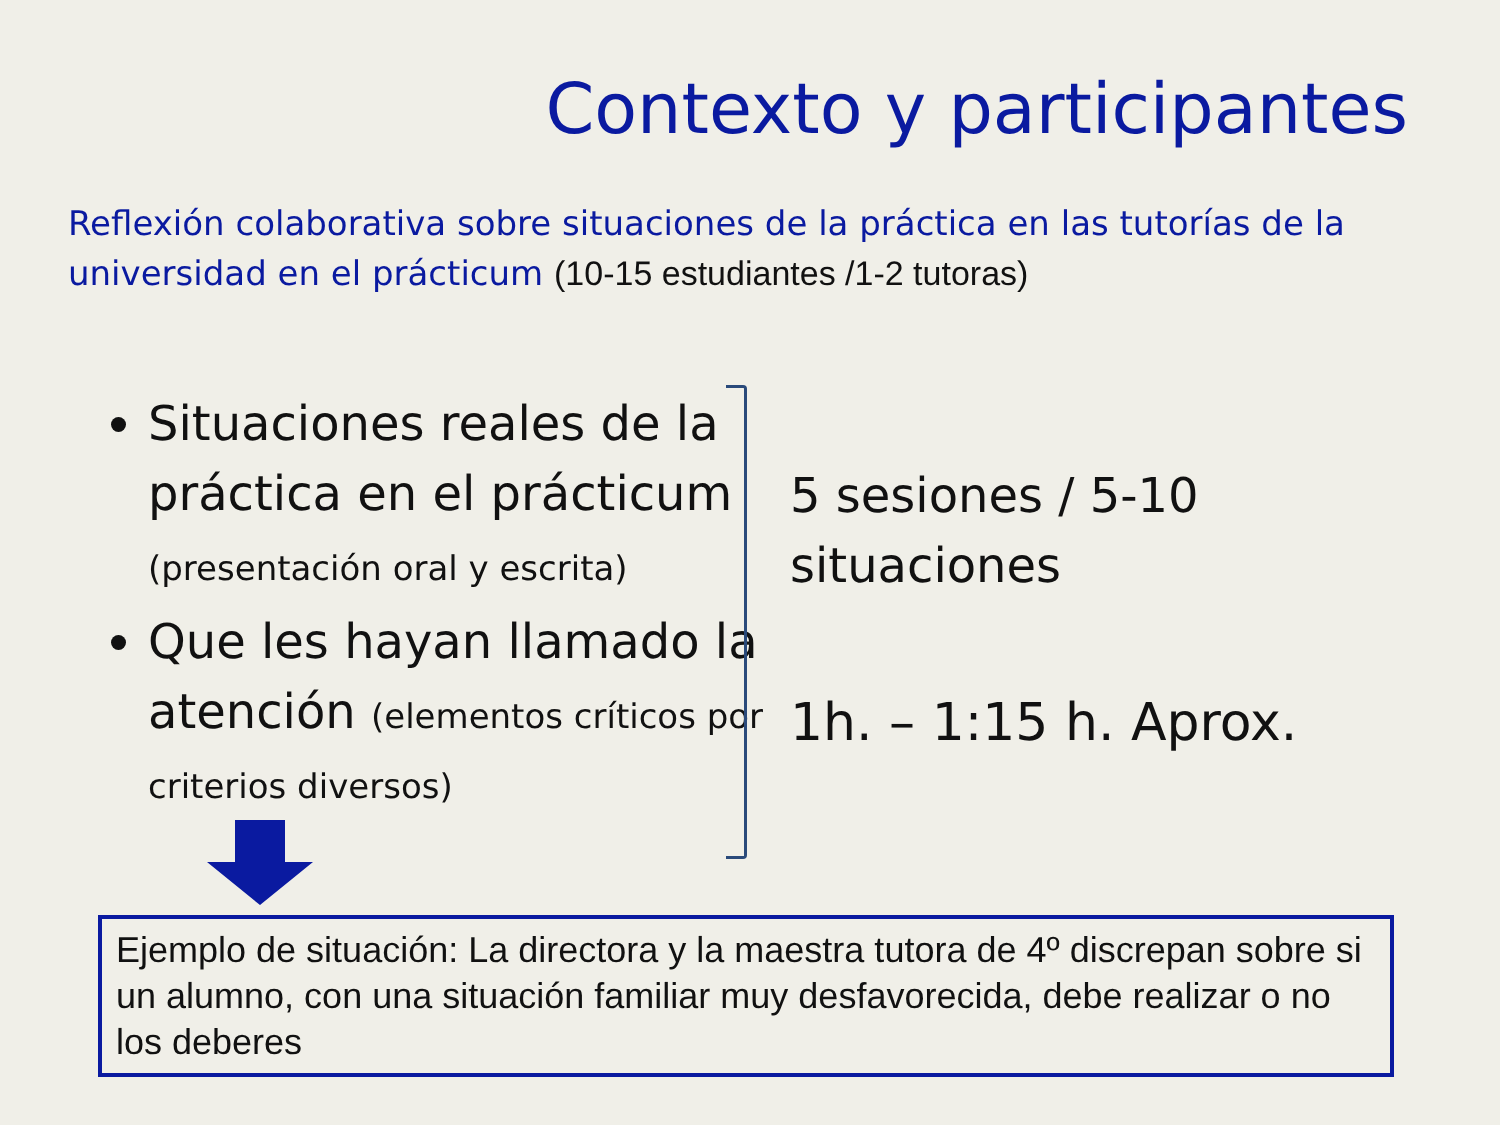Contexto y participantes
Reflexión colaborativa sobre situaciones de la práctica en las tutorías de la universidad en el prácticum (10-15 estudiantes /1-2 tutoras)
Situaciones reales de la práctica en el prácticum (presentación oral y escrita)
Que les hayan llamado la atención (elementos críticos por criterios diversos)
5 sesiones / 5-10
situaciones
1h. – 1:15 h. Aprox.
Ejemplo de situación: La directora y la maestra tutora de 4º discrepan sobre si un alumno, con una situación familiar muy desfavorecida, debe realizar o no los deberes